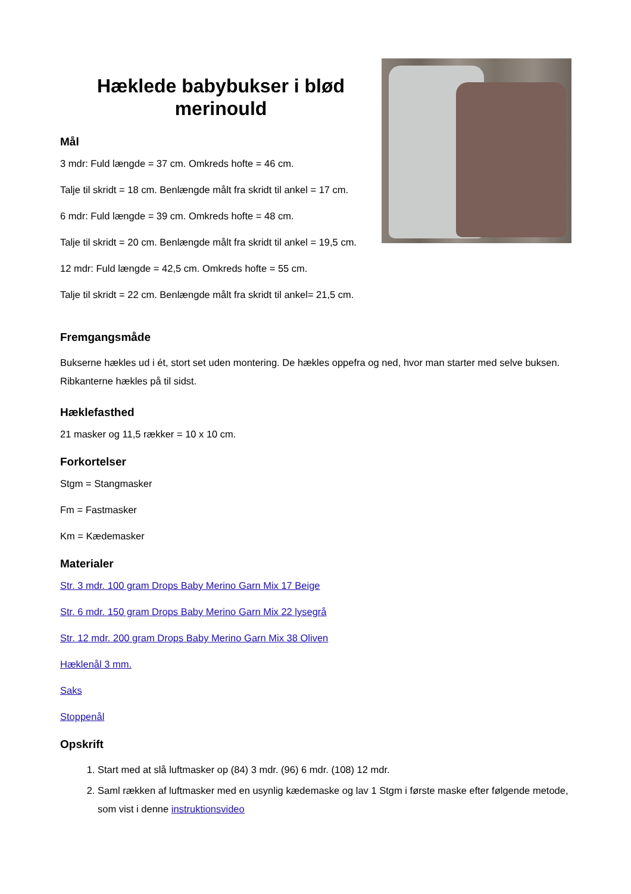Hæklede babybukser i blød merinould
Mål
3 mdr: Fuld længde = 37 cm. Omkreds hofte = 46 cm.
Talje til skridt = 18 cm. Benlængde målt fra skridt til ankel = 17 cm.
6 mdr: Fuld længde = 39 cm. Omkreds hofte = 48 cm.
Talje til skridt = 20 cm. Benlængde målt fra skridt til ankel = 19,5 cm.
12 mdr: Fuld længde = 42,5 cm. Omkreds hofte = 55 cm.
Talje til skridt = 22 cm. Benlængde målt fra skridt til ankel= 21,5 cm.
Fremgangsmåde
Bukserne hækles ud i ét, stort set uden montering. De hækles oppefra og ned, hvor man starter med selve buksen. Ribkanterne hækles på til sidst.
Hæklefasthed
21 masker og 11,5 rækker = 10 x 10 cm.
Forkortelser
Stgm = Stangmasker
Fm = Fastmasker
Km = Kædemasker
Materialer
Str. 3 mdr. 100 gram Drops Baby Merino Garn Mix 17 Beige
Str. 6 mdr. 150 gram Drops Baby Merino Garn Mix 22 lysegrå
Str. 12 mdr. 200 gram Drops Baby Merino Garn Mix 38 Oliven
Hæklenål 3 mm.
Saks
Stoppenål
Opskrift
1. Start med at slå luftmasker op (84) 3 mdr. (96) 6 mdr. (108) 12 mdr.
2. Saml rækken af luftmasker med en usynlig kædemaske og lav 1 Stgm i første maske efter følgende metode, som vist i denne instruktionsvideo